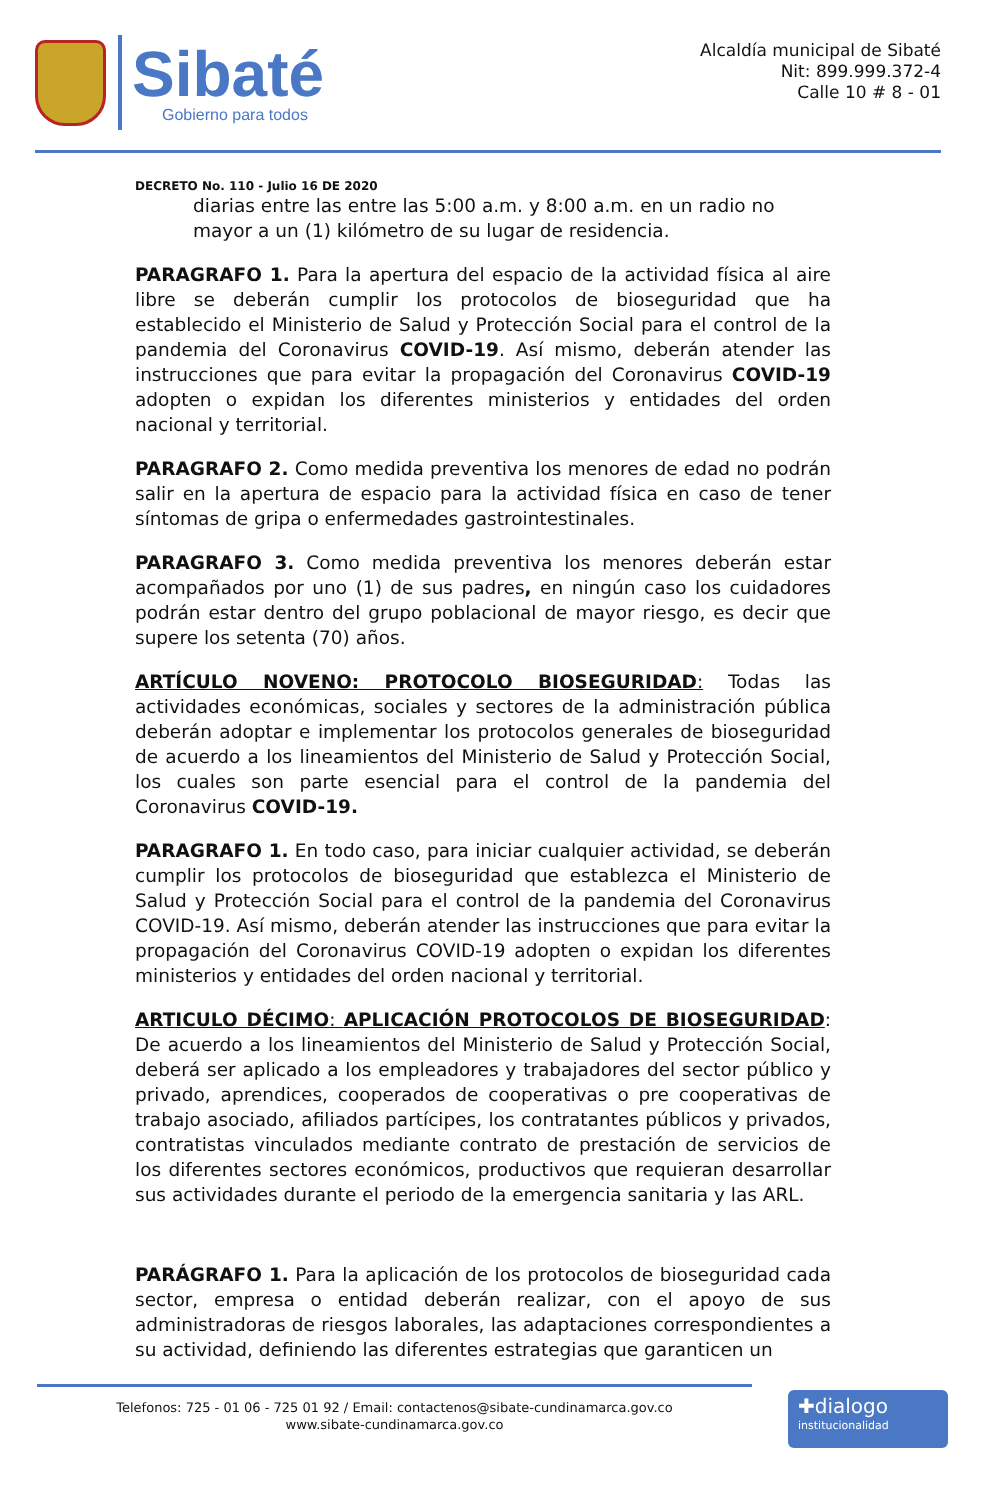Sibaté
Gobierno para todos
Alcaldía municipal de Sibaté
Nit: 899.999.372-4
Calle 10 # 8 - 01
DECRETO No. 110 - Julio 16 DE 2020
diarias entre las entre las 5:00 a.m. y 8:00 a.m. en un radio no mayor a un (1) kilómetro de su lugar de residencia.
PARAGRAFO 1. Para la apertura del espacio de la actividad física al aire libre se deberán cumplir los protocolos de bioseguridad que ha establecido el Ministerio de Salud y Protección Social para el control de la pandemia del Coronavirus COVID-19. Así mismo, deberán atender las instrucciones que para evitar la propagación del Coronavirus COVID-19 adopten o expidan los diferentes ministerios y entidades del orden nacional y territorial.
PARAGRAFO 2. Como medida preventiva los menores de edad no podrán salir en la apertura de espacio para la actividad física en caso de tener síntomas de gripa o enfermedades gastrointestinales.
PARAGRAFO 3. Como medida preventiva los menores deberán estar acompañados por uno (1) de sus padres, en ningún caso los cuidadores podrán estar dentro del grupo poblacional de mayor riesgo, es decir que supere los setenta (70) años.
ARTÍCULO NOVENO: PROTOCOLO BIOSEGURIDAD: Todas las actividades económicas, sociales y sectores de la administración pública deberán adoptar e implementar los protocolos generales de bioseguridad de acuerdo a los lineamientos del Ministerio de Salud y Protección Social, los cuales son parte esencial para el control de la pandemia del Coronavirus COVID-19.
PARAGRAFO 1. En todo caso, para iniciar cualquier actividad, se deberán cumplir los protocolos de bioseguridad que establezca el Ministerio de Salud y Protección Social para el control de la pandemia del Coronavirus COVID-19. Así mismo, deberán atender las instrucciones que para evitar la propagación del Coronavirus COVID-19 adopten o expidan los diferentes ministerios y entidades del orden nacional y territorial.
ARTICULO DÉCIMO: APLICACIÓN PROTOCOLOS DE BIOSEGURIDAD: De acuerdo a los lineamientos del Ministerio de Salud y Protección Social, deberá ser aplicado a los empleadores y trabajadores del sector público y privado, aprendices, cooperados de cooperativas o pre cooperativas de trabajo asociado, afiliados partícipes, los contratantes públicos y privados, contratistas vinculados mediante contrato de prestación de servicios de los diferentes sectores económicos, productivos que requieran desarrollar sus actividades durante el periodo de la emergencia sanitaria y las ARL.
PARÁGRAFO 1. Para la aplicación de los protocolos de bioseguridad cada sector, empresa o entidad deberán realizar, con el apoyo de sus administradoras de riesgos laborales, las adaptaciones correspondientes a su actividad, definiendo las diferentes estrategias que garanticen un
Telefonos: 725 - 01 06 - 725 01 92 / Email: contactenos@sibate-cundinamarca.gov.co
www.sibate-cundinamarca.gov.co
✚dialogo
institucionalidad